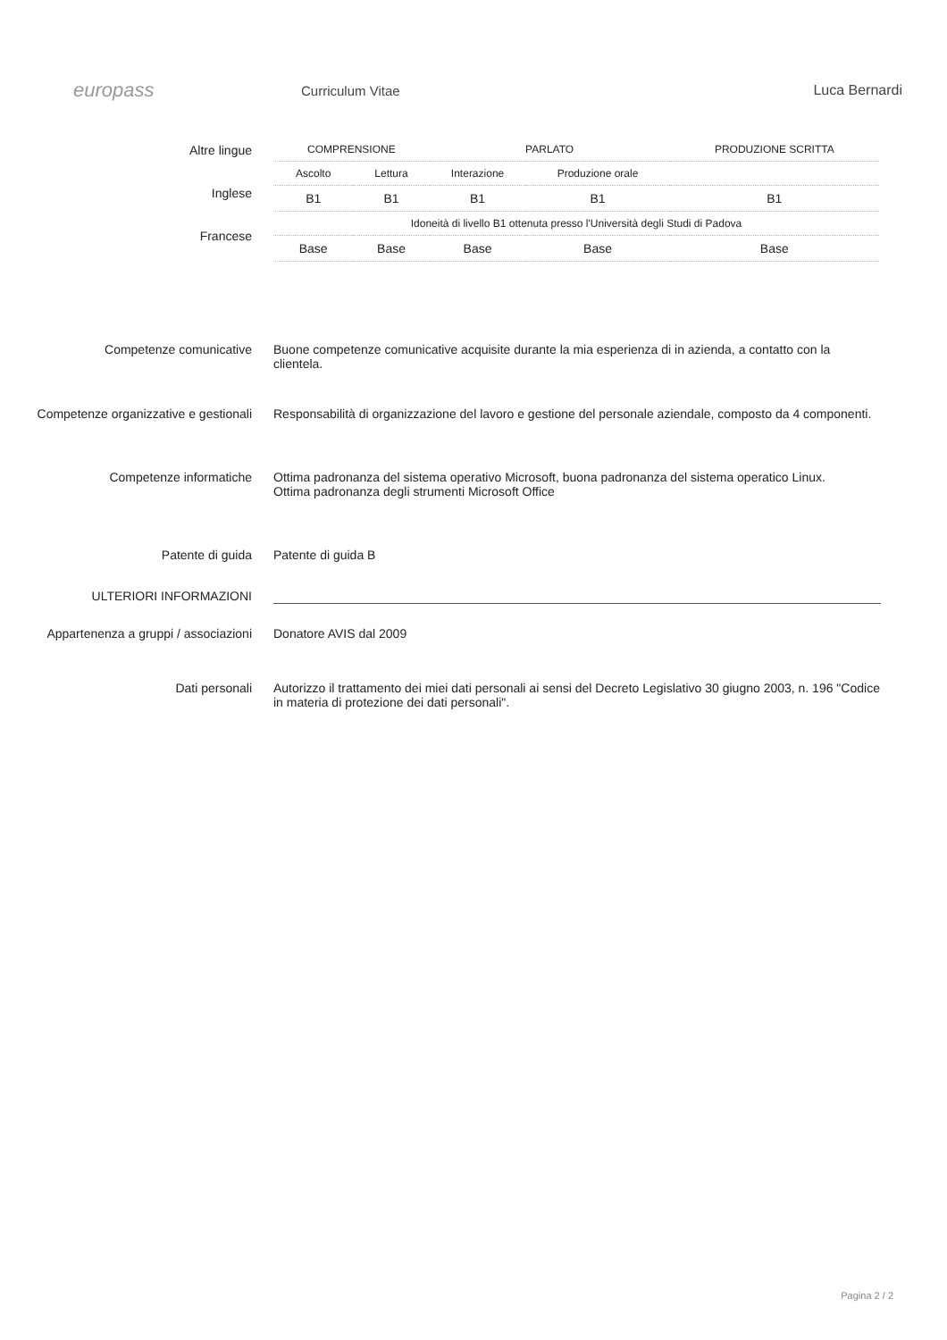europass
Curriculum Vitae Luca Bernardi
Altre lingue
Inglese
Francese
| COMPRENSIONE | | PARLATO | | PRODUZIONE SCRITTA |
| --- | --- | --- | --- | --- |
| Ascolto | Lettura | Interazione | Produzione orale | |
| B1 | B1 | B1 | B1 | B1 |
| Idoneità di livello B1 ottenuta presso l'Università degli Studi di Padova | | | | |
| Base | Base | Base | Base | Base |
Competenze comunicative Buone competenze comunicative acquisite durante la mia esperienza di in azienda, a contatto con la clientela.
Competenze organizzative e gestionali
Responsabilità di organizzazione del lavoro e gestione del personale aziendale, composto da 4 componenti.
Competenze informatiche Ottima padronanza del sistema operativo Microsoft, buona padronanza del sistema operatico Linux.
Ottima padronanza degli strumenti Microsoft Office
Patente di guida Patente di guida B
ULTERIORI INFORMAZIONI
Appartenenza a gruppi / associazioni Donatore AVIS dal 2009
Dati personali Autorizzo il trattamento dei miei dati personali ai sensi del Decreto Legislativo 30 giugno 2003, n. 196 "Codice in materia di protezione dei dati personali".
Pagina 2 / 2